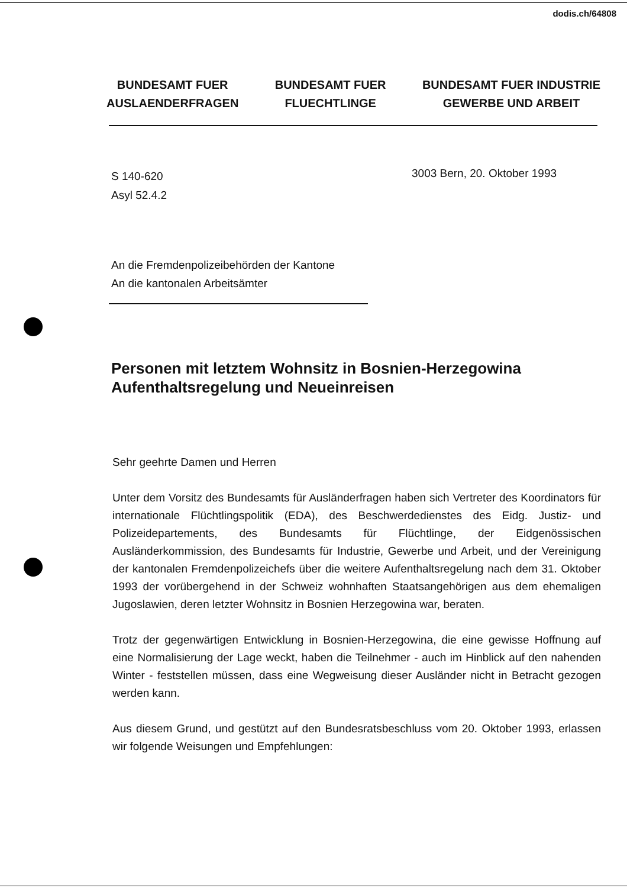dodis.ch/64808
BUNDESAMT FUER
AUSLAENDERFRAGEN
BUNDESAMT FUER
FLUECHTLINGE
BUNDESAMT FUER INDUSTRIE
GEWERBE UND ARBEIT
S 140-620
Asyl 52.4.2
3003 Bern, 20. Oktober 1993
An die Fremdenpolizeibehörden der Kantone
An die kantonalen Arbeitsämter
Personen mit letztem Wohnsitz in Bosnien-Herzegowina
Aufenthaltsregelung und Neueinreisen
Sehr geehrte Damen und Herren
Unter dem Vorsitz des Bundesamts für Ausländerfragen haben sich Vertreter des Koordinators für internationale Flüchtlingspolitik (EDA), des Beschwerdedienstes des Eidg. Justiz- und Polizeidepartements, des Bundesamts für Flüchtlinge, der Eidgenössischen Ausländerkommission, des Bundesamts für Industrie, Gewerbe und Arbeit, und der Vereinigung der kantonalen Fremdenpolizeichefs über die weitere Aufenthaltsregelung nach dem 31. Oktober 1993 der vorübergehend in der Schweiz wohnhaften Staatsangehörigen aus dem ehemaligen Jugoslawien, deren letzter Wohnsitz in Bosnien Herzegowina war, beraten.
Trotz der gegenwärtigen Entwicklung in Bosnien-Herzegowina, die eine gewisse Hoffnung auf eine Normalisierung der Lage weckt, haben die Teilnehmer - auch im Hinblick auf den nahenden Winter - feststellen müssen, dass eine Wegweisung dieser Ausländer nicht in Betracht gezogen werden kann.
Aus diesem Grund, und gestützt auf den Bundesratsbeschluss vom 20. Oktober 1993, erlassen wir folgende Weisungen und Empfehlungen: